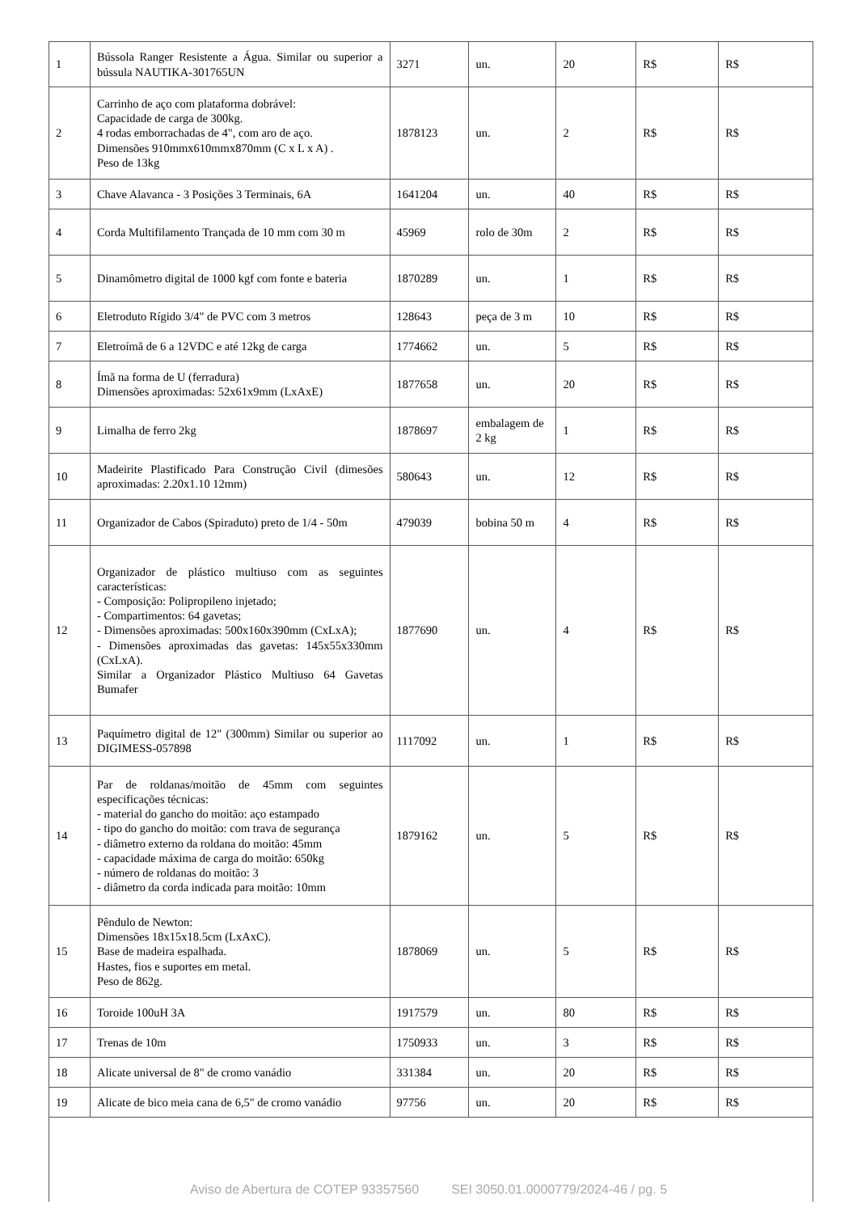| 1 | Bússola Ranger Resistente a Água. Similar ou superior a bússula NAUTIKA-301765UN | 3271 | un. | 20 | R$ | R$ |
| 2 | Carrinho de aço com plataforma dobrável: Capacidade de carga de 300kg. 4 rodas emborrachadas de 4", com aro de aço. Dimensões 910mmx610mmx870mm (C x L x A) . Peso de 13kg | 1878123 | un. | 2 | R$ | R$ |
| 3 | Chave Alavanca - 3 Posições 3 Terminais, 6A | 1641204 | un. | 40 | R$ | R$ |
| 4 | Corda Multifilamento Trançada de 10 mm com 30 m | 45969 | rolo de 30m | 2 | R$ | R$ |
| 5 | Dinamômetro digital de 1000 kgf com fonte e bateria | 1870289 | un. | 1 | R$ | R$ |
| 6 | Eletroduto Rígido 3/4" de PVC com 3 metros | 128643 | peça de 3 m | 10 | R$ | R$ |
| 7 | Eletroímã de 6 a 12VDC e até 12kg de carga | 1774662 | un. | 5 | R$ | R$ |
| 8 | Ímã na forma de U (ferradura) Dimensões aproximadas: 52x61x9mm (LxAxE) | 1877658 | un. | 20 | R$ | R$ |
| 9 | Limalha de ferro 2kg | 1878697 | embalagem de 2 kg | 1 | R$ | R$ |
| 10 | Madeirite Plastificado Para Construção Civil (dimesões aproximadas: 2.20x1.10 12mm) | 580643 | un. | 12 | R$ | R$ |
| 11 | Organizador de Cabos (Spiraduto) preto de 1/4 - 50m | 479039 | bobina 50 m | 4 | R$ | R$ |
| 12 | Organizador de plástico multiuso com as seguintes características: - Composição: Polipropileno injetado; - Compartimentos: 64 gavetas; - Dimensões aproximadas: 500x160x390mm (CxLxA); - Dimensões aproximadas das gavetas: 145x55x330mm (CxLxA). Similar a Organizador Plástico Multiuso 64 Gavetas Bumafer | 1877690 | un. | 4 | R$ | R$ |
| 13 | Paquímetro digital de 12" (300mm) Similar ou superior ao DIGIMESS-057898 | 1117092 | un. | 1 | R$ | R$ |
| 14 | Par de roldanas/moitão de 45mm com seguintes especificações técnicas: - material do gancho do moitão: aço estampado - tipo do gancho do moitão: com trava de segurança - diâmetro externo da roldana do moitão: 45mm - capacidade máxima de carga do moitão: 650kg - número de roldanas do moitão: 3 - diâmetro da corda indicada para moitão: 10mm | 1879162 | un. | 5 | R$ | R$ |
| 15 | Pêndulo de Newton: Dimensões 18x15x18.5cm (LxAxC). Base de madeira espalhada. Hastes, fios e suportes em metal. Peso de 862g. | 1878069 | un. | 5 | R$ | R$ |
| 16 | Toroide 100uH 3A | 1917579 | un. | 80 | R$ | R$ |
| 17 | Trenas de 10m | 1750933 | un. | 3 | R$ | R$ |
| 18 | Alicate universal de 8" de cromo vanádio | 331384 | un. | 20 | R$ | R$ |
| 19 | Alicate de bico meia cana de 6,5" de cromo vanádio | 97756 | un. | 20 | R$ | R$ |
Aviso de Abertura de COTEP 93357560 SEI 3050.01.0000779/2024-46 / pg. 5